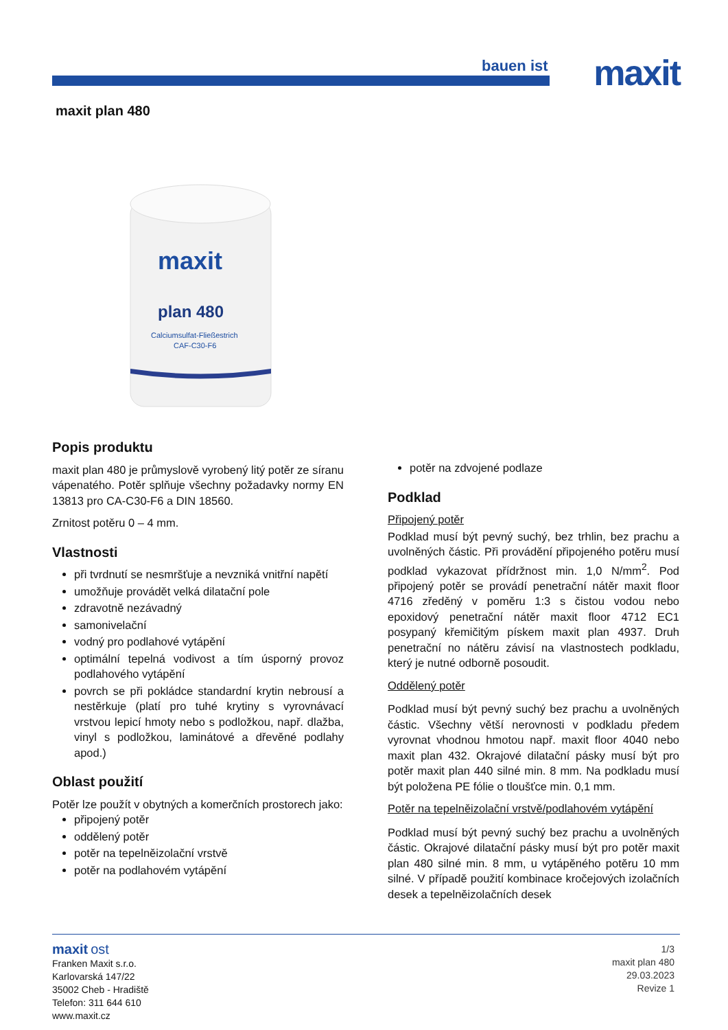bauen ist maxit
maxit plan 480
maxit
plan 480
Calciumsulfat-Fließestrich
CAF-C30-F6
Popis produktu
maxit plan 480 je průmyslově vyrobený litý potěr ze síranu vápenatého. Potěr splňuje všechny požadavky normy EN 13813 pro CA-C30-F6 a DIN 18560.
Zrnitost potěru 0 – 4 mm.
Vlastnosti
při tvrdnutí se nesmršťuje a nevzniká vnitřní napětí
umožňuje provádět velká dilatační pole
zdravotně nezávadný
samonivelační
vodný pro podlahové vytápění
optimální tepelná vodivost a tím úsporný provoz podlahového vytápění
povrch se při pokládce standardní krytin nebrousí a nestěrkuje (platí pro tuhé krytiny s vyrovnávací vrstvou lepicí hmoty nebo s podložkou, např. dlažba, vinyl s podložkou, laminátové a dřevěné podlahy apod.)
Oblast použití
Potěr lze použít v obytných a komerčních prostorech jako:
připojený potěr
oddělený potěr
potěr na tepelněizolační vrstvě
potěr na podlahovém vytápění
potěr na zdvojené podlaze
Podklad
Připojený potěr
Podklad musí být pevný suchý, bez trhlin, bez prachu a uvolněných částic. Při provádění připojeného potěru musí podklad vykazovat přídržnost min. 1,0 N/mm<sup>2</sup>. Pod připojený potěr se provádí penetrační nátěr maxit floor 4716 zředěný v poměru 1:3 s čistou vodou nebo epoxidový penetrační nátěr maxit floor 4712 EC1 posypaný křemičitým pískem maxit plan 4937. Druh penetrační no nátěru závisí na vlastnostech podkladu, který je nutné odborně posoudit.
Oddělený potěr
Podklad musí být pevný suchý bez prachu a uvolněných částic. Všechny větší nerovnosti v podkladu předem vyrovnat vhodnou hmotou např. maxit floor 4040 nebo maxit plan 432. Okrajové dilatační pásky musí být pro potěr maxit plan 440 silné min. 8 mm. Na podkladu musí být položena PE fólie o tloušťce min. 0,1 mm.
Potěr na tepelněizolační vrstvě/podlahovém vytápění
Podklad musí být pevný suchý bez prachu a uvolněných částic. Okrajové dilatační pásky musí být pro potěr maxit plan 480 silné min. 8 mm, u vytápěného potěru 10 mm silné. V případě použití kombinace kročejových izolačních desek a tepelněizolačních desek
maxit ost
Franken Maxit s.r.o.
Karlovarská 147/22
35002 Cheb - Hradiště
Telefon: 311 644 610
www.maxit.cz
1/3
maxit plan 480
29.03.2023
Revize 1